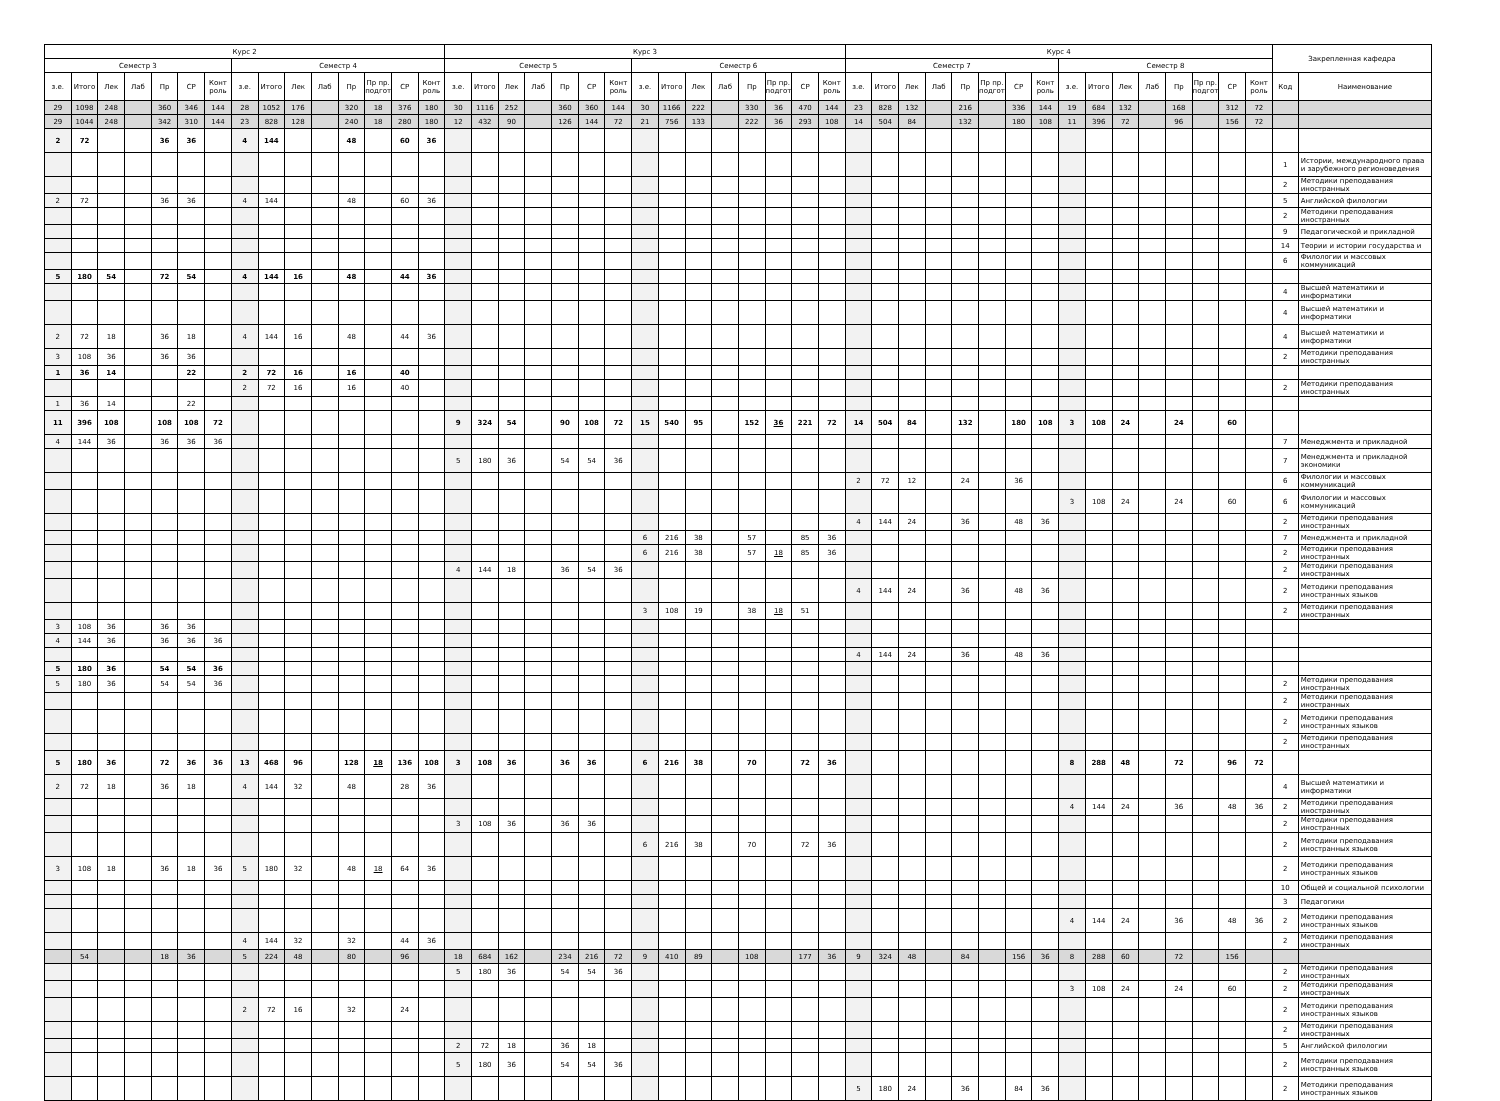| Курс 2 | | | | | | | | | | | | | | | Курс 3 | | | | | | | | | | | | | | | Курс 4 | | | | | | | | | | | | | | | | Закрепленная кафедра | |
| --- | --- | --- | --- | --- | --- | --- | --- | --- | --- | --- | --- | --- | --- | --- | --- | --- | --- | --- | --- | --- | --- | --- | --- | --- | --- | --- | --- | --- | --- | --- | --- | --- | --- | --- | --- | --- | --- | --- | --- | --- | --- | --- | --- | --- | --- | --- | --- |
| Семестр 3 | | | | | | | Семестр 4 | | | | | | | | Семестр 5 | | | | | | | Семестр 6 | | | | | | | | Семестр 7 | | | | | | | | Семестр 8 | | | | | | | | | |
| з.е. | Итого | Лек | Лаб | Пр | СР | Конт роль | з.е. | Итого | Лек | Лаб | Пр | Пр пр. подгот | СР | Конт роль | з.е. | Итого | Лек | Лаб | Пр | СР | Конт роль | з.е. | Итого | Лек | Лаб | Пр | Пр пр. подгот | СР | Конт роль | з.е. | Итого | Лек | Лаб | Пр | Пр пр. подгот | СР | Конт роль | з.е. | Итого | Лек | Лаб | Пр | Пр пр. подгот | СР | Конт роль | Код | Наименование |
| 29 | 1098 | 248 | | 360 | 346 | 144 | 28 | 1052 | 176 | | 320 | 18 | 376 | 180 | 30 | 1116 | 252 | | 360 | 360 | 144 | 30 | 1166 | 222 | | 330 | 36 | 470 | 144 | 23 | 828 | 132 | | 216 | | 336 | 144 | 19 | 684 | 132 | | 168 | | 312 | 72 | | |
| 29 | 1044 | 248 | | 342 | 310 | 144 | 23 | 828 | 128 | | 240 | 18 | 280 | 180 | 12 | 432 | 90 | | 126 | 144 | 72 | 21 | 756 | 133 | | 222 | 36 | 293 | 108 | 14 | 504 | 84 | | 132 | | 180 | 108 | 11 | 396 | 72 | | 96 | | 156 | 72 | | |
| 2 | 72 | | | 36 | 36 | | 4 | 144 | | | 48 | | 60 | 36 | | | | | | | | | | | | | | | | | | | | | | | | | | | | | | | | | |
| | | | | | | | | | | | | | | | | | | | | | | | | | | | | | | | | | | | | | | | | | | | | | | 1 | Истории, международного права и зарубежного регионоведения |
| | | | | | | | | | | | | | | | | | | | | | | | | | | | | | | | | | | | | | | | | | | | | | | 2 | Методики преподавания иностранных |
| 2 | 72 | | | 36 | 36 | | 4 | 144 | | | 48 | | 60 | 36 | | | | | | | | | | | | | | | | | | | | | | | | | | | | | | | | 5 | Английской филологии |
| | | | | | | | | | | | | | | | | | | | | | | | | | | | | | | | | | | | | | | | | | | | | | | 2 | Методики преподавания иностранных |
| | | | | | | | | | | | | | | | | | | | | | | | | | | | | | | | | | | | | | | | | | | | | | | 9 | Педагогической и прикладной |
| | | | | | | | | | | | | | | | | | | | | | | | | | | | | | | | | | | | | | | | | | | | | | | 14 | Теории и истории государства и |
| | | | | | | | | | | | | | | | | | | | | | | | | | | | | | | | | | | | | | | | | | | | | | | 6 | Филологии и массовых коммуникаций |
| 5 | 180 | 54 | | 72 | 54 | | 4 | 144 | 16 | | 48 | | 44 | 36 | | | | | | | | | | | | | | | | | | | | | | | | | | | | | | | | | |
| | | | | | | | | | | | | | | | | | | | | | | | | | | | | | | | | | | | | | | | | | | | | | | 4 | Высшей математики и информатики |
| | | | | | | | | | | | | | | | | | | | | | | | | | | | | | | | | | | | | | | | | | | | | | | 4 | Высшей математики и информатики |
| 2 | 72 | 18 | | 36 | 18 | | 4 | 144 | 16 | | 48 | | 44 | 36 | | | | | | | | | | | | | | | | | | | | | | | | | | | | | | | | 4 | Высшей математики и информатики |
| 3 | 108 | 36 | | 36 | 36 | | | | | | | | | | | | | | | | | | | | | | | | | | | | | | | | | | | | | | | | | 2 | Методики преподавания иностранных |
| 1 | 36 | 14 | | | 22 | | 2 | 72 | 16 | | 16 | | 40 | | | | | | | | | | | | | | | | | | | | | | | | | | | | | | | | | | |
| | | | | | | | 2 | 72 | 16 | | 16 | | 40 | | | | | | | | | | | | | | | | | | | | | | | | | | | | | | | | | 2 | Методики преподавания иностранных |
| 1 | 36 | 14 | | | 22 | | | | | | | | | | | | | | | | | | | | | | | | | | | | | | | | | | | | | | | | | | |
| 11 | 396 | 108 | | 108 | 108 | 72 | | | | | | | | | 9 | 324 | 54 | | 90 | 108 | 72 | 15 | 540 | 95 | | 152 | 36 | 221 | 72 | 14 | 504 | 84 | | 132 | | 180 | 108 | 3 | 108 | 24 | | 24 | | 60 | | | |
| 4 | 144 | 36 | | 36 | 36 | 36 | | | | | | | | | | | | | | | | | | | | | | | | | | | | | | | | | | | | | | | | 7 | Менеджмента и прикладной |
| | | | | | | | | | | | | | | | 5 | 180 | 36 | | 54 | 54 | 36 | | | | | | | | | | | | | | | | | | | | | | | | | 7 | Менеджмента и прикладной экономики |
| | | | | | | | | | | | | | | | | | | | | | | | | | | | | | | 2 | 72 | 12 | | 24 | | 36 | | | | | | | | | | 6 | Филологии и массовых коммуникаций |
| | | | | | | | | | | | | | | | | | | | | | | | | | | | | | | | | | | | | | | 3 | 108 | 24 | | 24 | | 60 | | 6 | Филологии и массовых коммуникаций |
| | | | | | | | | | | | | | | | | | | | | | | | | | | | | | | 4 | 144 | 24 | | 36 | | 48 | 36 | | | | | | | | | 2 | Методики преподавания иностранных |
| | | | | | | | | | | | | | | | | | | | | | | 6 | 216 | 38 | | 57 | | 85 | 36 | | | | | | | | | | | | | | | | | 7 | Менеджмента и прикладной |
| | | | | | | | | | | | | | | | | | | | | | | 6 | 216 | 38 | | 57 | 18 | 85 | 36 | | | | | | | | | | | | | | | | | 2 | Методики преподавания иностранных |
| | | | | | | | | | | | | | | | 4 | 144 | 18 | | 36 | 54 | 36 | | | | | | | | | | | | | | | | | | | | | | | | | 2 | Методики преподавания иностранных |
| | | | | | | | | | | | | | | | | | | | | | | | | | | | | | | 4 | 144 | 24 | | 36 | | 48 | 36 | | | | | | | | | 2 | Методики преподавания иностранных языков |
| | | | | | | | | | | | | | | | | | | | | | | 3 | 108 | 19 | | 38 | 18 | 51 | | | | | | | | | | | | | | | | | | 2 | Методики преподавания иностранных |
| 3 | 108 | 36 | | 36 | 36 | | | | | | | | | | | | | | | | | | | | | | | | | | | | | | | | | | | | | | | | | | |
| 4 | 144 | 36 | | 36 | 36 | 36 | | | | | | | | | | | | | | | | | | | | | | | | | | | | | | | | | | | | | | | | | |
| | | | | | | | | | | | | | | | | | | | | | | | | | | | | | | 4 | 144 | 24 | | 36 | | 48 | 36 | | | | | | | | | | |
| 5 | 180 | 36 | | 54 | 54 | 36 | | | | | | | | | | | | | | | | | | | | | | | | | | | | | | | | | | | | | | | | | |
| 5 | 180 | 36 | | 54 | 54 | 36 | | | | | | | | | | | | | | | | | | | | | | | | | | | | | | | | | | | | | | | | 2 | Методики преподавания иностранных |
| | | | | | | | | | | | | | | | | | | | | | | | | | | | | | | | | | | | | | | | | | | | | | | 2 | Методики преподавания иностранных |
| | | | | | | | | | | | | | | | | | | | | | | | | | | | | | | | | | | | | | | | | | | | | | | 2 | Методики преподавания иностранных языков |
| | | | | | | | | | | | | | | | | | | | | | | | | | | | | | | | | | | | | | | | | | | | | | | 2 | Методики преподавания иностранных |
| 5 | 180 | 36 | | 72 | 36 | 36 | 13 | 468 | 96 | | 128 | 18 | 136 | 108 | 3 | 108 | 36 | | 36 | 36 | | 6 | 216 | 38 | | 70 | | 72 | 36 | | | | | | | | | 8 | 288 | 48 | | 72 | | 96 | 72 | | |
| 2 | 72 | 18 | | 36 | 18 | | 4 | 144 | 32 | | 48 | | 28 | 36 | | | | | | | | | | | | | | | | | | | | | | | | | | | | | | | | 4 | Высшей математики и информатики |
| | | | | | | | | | | | | | | | | | | | | | | | | | | | | | | | | | | | | | | 4 | 144 | 24 | | 36 | | 48 | 36 | 2 | Методики преподавания иностранных |
| | | | | | | | | | | | | | | | 3 | 108 | 36 | | 36 | 36 | | | | | | | | | | | | | | | | | | | | | | | | | | 2 | Методики преподавания иностранных |
| | | | | | | | | | | | | | | | | | | | | | | 6 | 216 | 38 | | 70 | | 72 | 36 | | | | | | | | | | | | | | | | | 2 | Методики преподавания иностранных языков |
| 3 | 108 | 18 | | 36 | 18 | 36 | 5 | 180 | 32 | | 48 | 18 | 64 | 36 | | | | | | | | | | | | | | | | | | | | | | | | | | | | | | | | 2 | Методики преподавания иностранных языков |
| | | | | | | | | | | | | | | | | | | | | | | | | | | | | | | | | | | | | | | | | | | | | | | 10 | Общей и социальной психологии |
| | | | | | | | | | | | | | | | | | | | | | | | | | | | | | | | | | | | | | | | | | | | | | | 3 | Педагогики |
| | | | | | | | | | | | | | | | | | | | | | | | | | | | | | | | | | | | | | | 4 | 144 | 24 | | 36 | | 48 | 36 | 2 | Методики преподавания иностранных языков |
| | | | | | | | 4 | 144 | 32 | | 32 | | 44 | 36 | | | | | | | | | | | | | | | | | | | | | | | | | | | | | | | | 2 | Методики преподавания иностранных |
| | 54 | | | 18 | 36 | | 5 | 224 | 48 | | 80 | | 96 | | 18 | 684 | 162 | | 234 | 216 | 72 | 9 | 410 | 89 | | 108 | | 177 | 36 | 9 | 324 | 48 | | 84 | | 156 | 36 | 8 | 288 | 60 | | 72 | | 156 | | | |
| | | | | | | | | | | | | | | | 5 | 180 | 36 | | 54 | 54 | 36 | | | | | | | | | | | | | | | | | | | | | | | | | 2 | Методики преподавания иностранных |
| | | | | | | | | | | | | | | | | | | | | | | | | | | | | | | | | | | | | | | 3 | 108 | 24 | | 24 | | 60 | | 2 | Методики преподавания иностранных |
| | | | | | | | 2 | 72 | 16 | | 32 | | 24 | | | | | | | | | | | | | | | | | | | | | | | | | | | | | | | | | 2 | Методики преподавания иностранных языков |
| | | | | | | | | | | | | | | | | | | | | | | | | | | | | | | | | | | | | | | | | | | | | | | 2 | Методики преподавания иностранных |
| | | | | | | | | | | | | | | | 2 | 72 | 18 | | 36 | 18 | | | | | | | | | | | | | | | | | | | | | | | | | | 5 | Английской филологии |
| | | | | | | | | | | | | | | | 5 | 180 | 36 | | 54 | 54 | 36 | | | | | | | | | | | | | | | | | | | | | | | | | 2 | Методики преподавания иностранных языков |
| | | | | | | | | | | | | | | | | | | | | | | | | | | | | | | 5 | 180 | 24 | | 36 | | 84 | 36 | | | | | | | | | 2 | Методики преподавания иностранных языков |